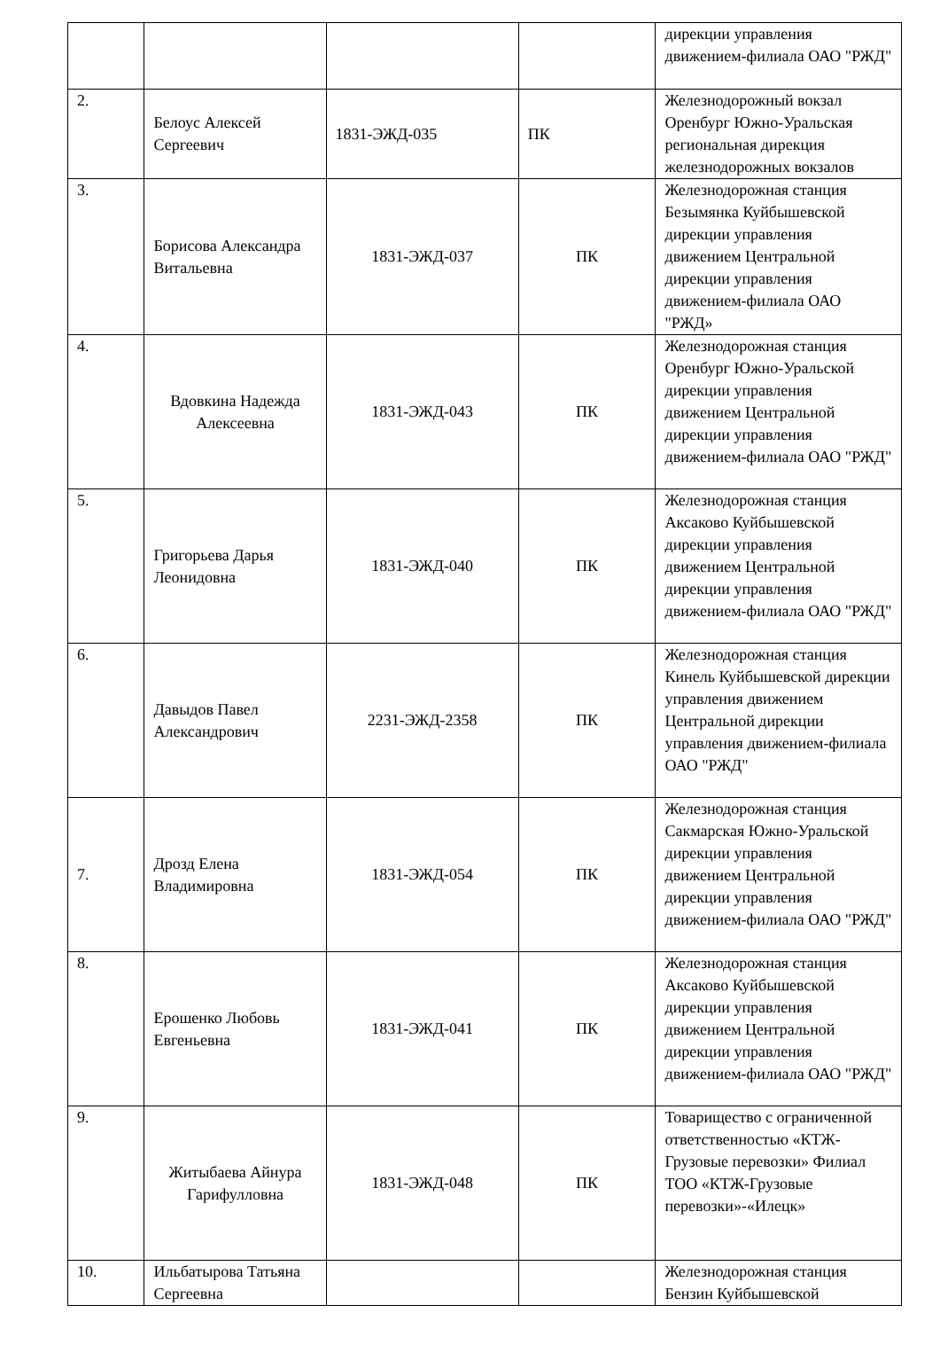| | | | | дирекции управления движением-филиала ОАО "РЖД" |
| 2. | Белоус Алексей Сергеевич | 1831-ЭЖД-035 | ПК | Железнодорожный вокзал Оренбург Южно-Уральская региональная дирекция железнодорожных вокзалов |
| 3. | Борисова Александра Витальевна | 1831-ЭЖД-037 | ПК | Железнодорожная станция Безымянка Куйбышевской дирекции управления движением Центральной дирекции управления движением-филиала ОАО "РЖД» |
| 4. | Вдовкина Надежда Алексеевна | 1831-ЭЖД-043 | ПК | Железнодорожная станция Оренбург Южно-Уральской дирекции управления движением Центральной дирекции управления движением-филиала ОАО "РЖД" |
| 5. | Григорьева Дарья Леонидовна | 1831-ЭЖД-040 | ПК | Железнодорожная станция Аксаково Куйбышевской дирекции управления движением Центральной дирекции управления движением-филиала ОАО "РЖД" |
| 6. | Давыдов Павел Александрович | 2231-ЭЖД-2358 | ПК | Железнодорожная станция Кинель Куйбышевской дирекции управления движением Центральной дирекции управления движением-филиала ОАО "РЖД" |
| 7. | Дрозд Елена Владимировна | 1831-ЭЖД-054 | ПК | Железнодорожная станция Сакмарская Южно-Уральской дирекции управления движением Центральной дирекции управления движением-филиала ОАО "РЖД" |
| 8. | Ерошенко Любовь Евгеньевна | 1831-ЭЖД-041 | ПК | Железнодорожная станция Аксаково Куйбышевской дирекции управления движением Центральной дирекции управления движением-филиала ОАО "РЖД" |
| 9. | Житыбаева Айнура Гарифулловна | 1831-ЭЖД-048 | ПК | Товарищество с ограниченной ответственностью «КТЖ-Грузовые перевозки» Филиал ТОО «КТЖ-Грузовые перевозки»-«Илецк» |
| 10. | Ильбатырова Татьяна Сергеевна | | | Железнодорожная станция Бензин Куйбышевской |